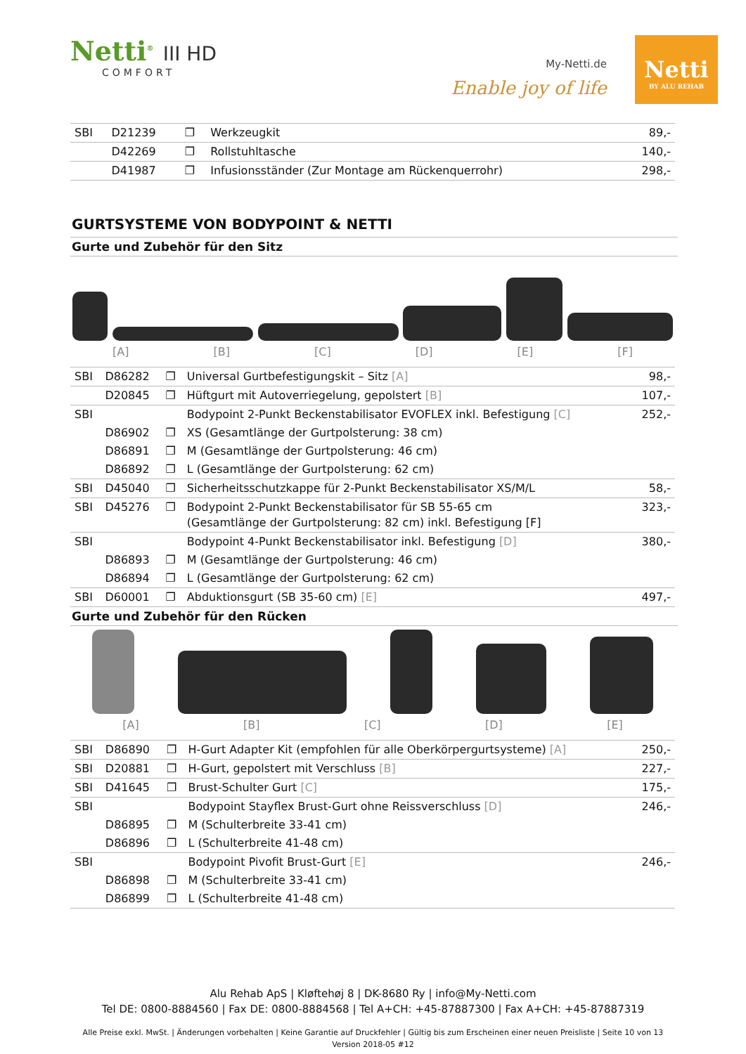Netti<sup>®</sup> III HD
COMFORT
My-Netti.de
Enable joy of life
Netti
BY ALU REHAB
| SBI | D21239 | ❐ | Werkzeugkit | 89,- |
| | D42269 | ❐ | Rollstuhltasche | 140,- |
| | D41987 | ❐ | Infusionsständer (Zur Montage am Rückenquerrohr) | 298,- |
GURTSYSTEME VON BODYPOINT & NETTI
Gurte und Zubehör für den Sitz
[A] [B] [C] [D] [E] [F]
| SBI | D86282 | ❐ | Universal Gurtbefestigungskit – Sitz [A] | 98,- |
| | D20845 | ❐ | Hüftgurt mit Autoverriegelung, gepolstert [B] | 107,- |
| SBI | | | Bodypoint 2-Punkt Beckenstabilisator EVOFLEX inkl. Befestigung [C] | 252,- |
| | D86902 | ❐ | XS (Gesamtlänge der Gurtpolsterung: 38 cm) | |
| | D86891 | ❐ | M (Gesamtlänge der Gurtpolsterung: 46 cm) | |
| | D86892 | ❐ | L (Gesamtlänge der Gurtpolsterung: 62 cm) | |
| SBI | D45040 | ❐ | Sicherheitsschutzkappe für 2-Punkt Beckenstabilisator XS/M/L | 58,- |
| SBI | D45276 | ❐ | Bodypoint 2-Punkt Beckenstabilisator für SB 55-65 cm (Gesamtlänge der Gurtpolsterung: 82 cm) inkl. Befestigung [F] | 323,- |
| SBI | | | Bodypoint 4-Punkt Beckenstabilisator inkl. Befestigung [D] | 380,- |
| | D86893 | ❐ | M (Gesamtlänge der Gurtpolsterung: 46 cm) | |
| | D86894 | ❐ | L (Gesamtlänge der Gurtpolsterung: 62 cm) | |
| SBI | D60001 | ❐ | Abduktionsgurt (SB 35-60 cm) [E] | 497,- |
Gurte und Zubehör für den Rücken
[A] [B] [C] [D] [E]
| SBI | D86890 | ❐ | H-Gurt Adapter Kit (empfohlen für alle Oberkörpergurtsysteme) [A] | 250,- |
| SBI | D20881 | ❐ | H-Gurt, gepolstert mit Verschluss [B] | 227,- |
| SBI | D41645 | ❐ | Brust-Schulter Gurt [C] | 175,- |
| SBI | | | Bodypoint Stayflex Brust-Gurt ohne Reissverschluss [D] | 246,- |
| | D86895 | ❐ | M (Schulterbreite 33-41 cm) | |
| | D86896 | ❐ | L (Schulterbreite 41-48 cm) | |
| SBI | | | Bodypoint Pivofit Brust-Gurt [E] | 246,- |
| | D86898 | ❐ | M (Schulterbreite 33-41 cm) | |
| | D86899 | ❐ | L (Schulterbreite 41-48 cm) | |
Alu Rehab ApS | Kløftehøj 8 | DK-8680 Ry | info@My-Netti.com
Tel DE: 0800-8884560 | Fax DE: 0800-8884568 | Tel A+CH: +45-87887300 | Fax A+CH: +45-87887319
Alle Preise exkl. MwSt. | Änderungen vorbehalten | Keine Garantie auf Druckfehler | Gültig bis zum Erscheinen einer neuen Preisliste | Seite 10 von 13
Version 2018-05 #12